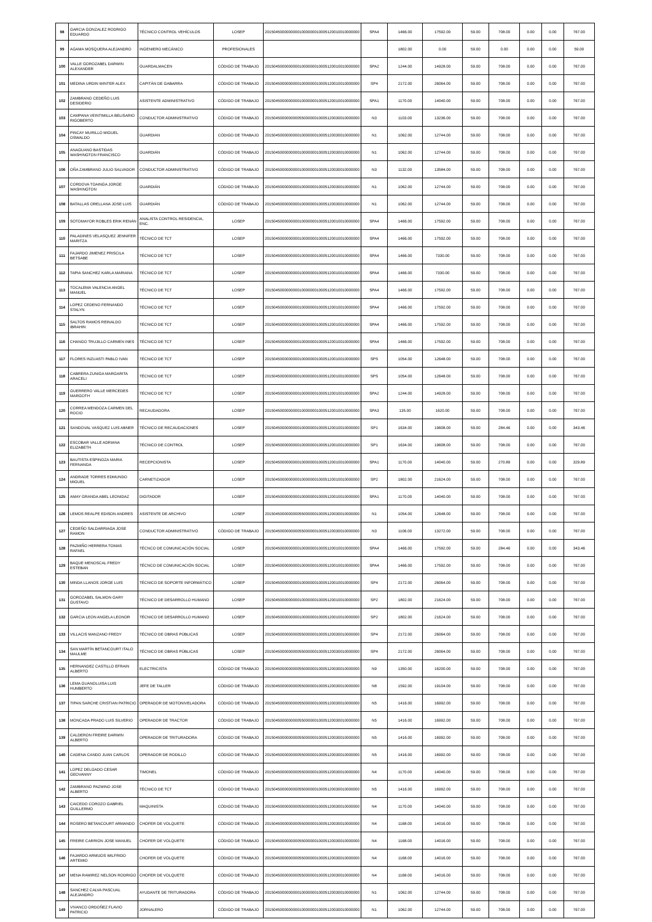| 98 | GARCIA GONZALEZ RODRIGO EDUARDO | TÉCNICO CONTROL VEHÍCULOS | LOSEP | 20150450000000001000000010005120010010000000 | SPA4 | 1466.00 | 17592.00 | 59.00 | 708.00 | 0.00 | 0.00 | 767.00 |
| 99 | AGAMA MOSQUERA ALEJANDRO | INGENIERO MECÁNICO | PROFESIONALES | | | 1802.00 | 0.00 | 59.00 | 0.00 | 0.00 | 0.00 | 59.00 |
| 100 | VALLE GOROZABEL DARWIN ALEXANDER | GUARDALMACEN | CÓDIGO DE TRABAJO | 20150450000000001000000010005120010010000000 | SPA2 | 1244.00 | 14928.00 | 59.00 | 708.00 | 0.00 | 0.00 | 767.00 |
| 101 | MEDINA URDIN WINTER ALEX | CAPITÁN DE GABARRA | CÓDIGO DE TRABAJO | 20150450000000001000000010005120010010000000 | SP4 | 2172.00 | 26064.00 | 59.00 | 708.00 | 0.00 | 0.00 | 767.00 |
| 102 | ZAMBRANO CEDEÑO LUIS DESIDERIO | ASISTENTE ADMINISTRATIVO | CÓDIGO DE TRABAJO | 20150450000000001000000010005120010010000000 | SPA1 | 1170.00 | 14040.00 | 59.00 | 708.00 | 0.00 | 0.00 | 767.00 |
| 103 | CAMPANA VEINTIMILLA BELISARIO RIGOBERTO | CONDUCTOR ADMINISTRATIVO | CÓDIGO DE TRABAJO | 20150450000000005500000010005120030010000000 | N3 | 1103.00 | 13236.00 | 59.00 | 708.00 | 0.00 | 0.00 | 767.00 |
| 104 | PINCAY MURILLO MIGUEL OSWALDO | GUARDIAN | CÓDIGO DE TRABAJO | 20150450000000001000000010005120030010000000 | N1 | 1062.00 | 12744.00 | 59.00 | 708.00 | 0.00 | 0.00 | 767.00 |
| 105 | ANAGUANO BASTIDAS WASHINGTON FRANCISCO | GUARDIÁN | CÓDIGO DE TRABAJO | 20150450000000001000000010005120030010000000 | N1 | 1062.00 | 12744.00 | 59.00 | 708.00 | 0.00 | 0.00 | 767.00 |
| 106 | OÑA ZAMBRANO JULIO SALVADOR | CONDUCTOR ADMINISTRATIVO | CÓDIGO DE TRABAJO | 20150450000000001000000010005120030010000000 | N3 | 1132.00 | 13584.00 | 59.00 | 708.00 | 0.00 | 0.00 | 767.00 |
| 107 | CORDOVA TOAINGA JORGE WASHINGTON | GUARDIÁN | CÓDIGO DE TRABAJO | 20150450000000001000000010005120030010000000 | N1 | 1062.00 | 12744.00 | 59.00 | 708.00 | 0.00 | 0.00 | 767.00 |
| 108 | BATALLAS ORELLANA JOSE LUIS | GUARDIÁN | CÓDIGO DE TRABAJO | 20150450000000001000000010005120030010000000 | N1 | 1062.00 | 12744.00 | 59.00 | 708.00 | 0.00 | 0.00 | 767.00 |
| 109 | SOTOMAYOR ROBLES ERIK RENÁN | ANALISTA CONTROL RESIDENCIA, ENC. | LOSEP | 20150450000000001000000010005120010010000000 | SPA4 | 1466.00 | 17592.00 | 59.00 | 708.00 | 0.00 | 0.00 | 767.00 |
| 110 | PALADINES VELASQUEZ JENNIFER MARITZA | TÉCNICO DE TCT | LOSEP | 20150450000000001000000010005120010010000000 | SPA4 | 1466.00 | 17592.00 | 59.00 | 708.00 | 0.00 | 0.00 | 767.00 |
| 111 | FAJARDO JIMENEZ PRISCILA BETSABE | TÉCNICO DE TCT | LOSEP | 20150450000000001000000010005120010010000000 | SPA4 | 1466.00 | 7330.00 | 59.00 | 708.00 | 0.00 | 0.00 | 767.00 |
| 112 | TAPIA SANCHEZ KARLA MARIANA | TÉCNICO DE TCT | LOSEP | 20150450000000001000000010005120010010000000 | SPA4 | 1466.00 | 7330.00 | 59.00 | 708.00 | 0.00 | 0.00 | 767.00 |
| 113 | TOCALEMA VALENCIA ANGEL MANUEL | TÉCNICO DE TCT | LOSEP | 20150450000000001000000010005120010010000000 | SPA4 | 1466.00 | 17592.00 | 59.00 | 708.00 | 0.00 | 0.00 | 767.00 |
| 114 | LOPEZ CEDENO FERNANDO STALYN | TÉCNICO DE TCT | LOSEP | 20150450000000001000000010005120010010000000 | SPA4 | 1466.00 | 17592.00 | 59.00 | 708.00 | 0.00 | 0.00 | 767.00 |
| 115 | SALTOS RAMOS REINALDO IBRAHIN | TÉCNICO DE TCT | LOSEP | 20150450000000001000000010005120010010000000 | SPA4 | 1466.00 | 17592.00 | 59.00 | 708.00 | 0.00 | 0.00 | 767.00 |
| 116 | CHANGO TRUJILLO CARMEN INES | TÉCNICO DE TCT | LOSEP | 20150450000000001000000010005120010010000000 | SPA4 | 1466.00 | 17592.00 | 59.00 | 708.00 | 0.00 | 0.00 | 767.00 |
| 117 | FLORES INZUASTI PABLO IVAN | TÉCNICO DE TCT | LOSEP | 20150450000000001000000010005120010010000000 | SPS | 1054.00 | 12648.00 | 59.00 | 708.00 | 0.00 | 0.00 | 767.00 |
| 118 | CABRERA ZUNIGA MARGARITA ARACELI | TÉCNICO DE TCT | LOSEP | 20150450000000001000000010005120010010000000 | SPS | 1054.00 | 12648.00 | 59.00 | 708.00 | 0.00 | 0.00 | 767.00 |
| 119 | GUERRERO VALLE MERCEDES MARGOTH | TÉCNICO DE TCT | LOSEP | 20150450000000001000000010005120010010000000 | SPA2 | 1244.00 | 14928.00 | 59.00 | 708.00 | 0.00 | 0.00 | 767.00 |
| 120 | CORREA MENDOZA CARMEN DEL ROCIO | RECAUDADORA | LOSEP | 20150450000000001000000010005120010010000000 | SPA3 | 135.00 | 1620.00 | 59.00 | 708.00 | 0.00 | 0.00 | 767.00 |
| 121 | SANDOVAL VASQUEZ LUIS ABNER | TÉCNICO DE RECAUDACIONES | LOSEP | 20150450000000001000000010005120010010000000 | SP1 | 1634.00 | 19608.00 | 59.00 | 284.46 | 0.00 | 0.00 | 343.46 |
| 122 | ESCOBAR VALLE ADRIANA ELIZABETH | TÉCNICO DE CONTROL | LOSEP | 20150450000000001000000010005120010010000000 | SP1 | 1634.00 | 19608.00 | 59.00 | 708.00 | 0.00 | 0.00 | 767.00 |
| 123 | BAUTISTA ESPINOZA MARIA FERNANDA | RECEPCIONISTA | LOSEP | 20150450000000001000000010005120010010000000 | SPA1 | 1170.00 | 14040.00 | 59.00 | 270.89 | 0.00 | 0.00 | 329.89 |
| 124 | ANDRADE TORRES EDMUNDO MIGUEL | CARNETIZADOR | LOSEP | 20150450000000001000000010005120010010000000 | SP2 | 1802.00 | 21624.00 | 59.00 | 708.00 | 0.00 | 0.00 | 767.00 |
| 125 | AMAY GRANDA ABEL LEONIDAZ | DIGITADOR | LOSEP | 20150450000000001000000010005120010010000000 | SPA1 | 1170.00 | 14040.00 | 59.00 | 708.00 | 0.00 | 0.00 | 767.00 |
| 126 | LEMOS REALPE EDISON ANDRES | ASISTENTE DE ARCHIVO | LOSEP | 20150450000000005500000010005120030010000000 | N1 | 1054.00 | 12648.00 | 59.00 | 708.00 | 0.00 | 0.00 | 767.00 |
| 127 | CEDEÑO SALDARRIAGA JOSE RAMON | CONDUCTOR ADMINISTRATIVO | CÓDIGO DE TRABAJO | 20150450000000005500000010005120030010000000 | N3 | 1106.00 | 13272.00 | 59.00 | 708.00 | 0.00 | 0.00 | 767.00 |
| 128 | PAZMIÑO HERRERA TOMAS RAFAEL | TÉCNCO DE COMUNICACIÓN SOCIAL | LOSEP | 20150450000000001000000010005120010010000000 | SPA4 | 1466.00 | 17592.00 | 59.00 | 284.46 | 0.00 | 0.00 | 343.46 |
| 129 | BAQUE MENOSCAL FREDY ESTEBAN | TÉCNCO DE COMUNICACIÓN SOCIAL | LOSEP | 20150450000000001000000010005120010010000000 | SPA4 | 1466.00 | 17592.00 | 59.00 | 708.00 | 0.00 | 0.00 | 767.00 |
| 130 | MINDA LLANOS JORGE LUIS | TÉCNICO DE SOPORTE INFORMÁTICO | LOSEP | 20150450000000001000000010005120010010000000 | SP4 | 2172.00 | 26064.00 | 59.00 | 708.00 | 0.00 | 0.00 | 767.00 |
| 131 | GOROZABEL SALMON GARY GUSTAVO | TÉCNICO DE DESARROLLO HUMANO | LOSEP | 20150450000000001000000010005120010010000000 | SP2 | 1802.00 | 21624.00 | 59.00 | 708.00 | 0.00 | 0.00 | 767.00 |
| 132 | GARCIA LEON ANGELA LEONOR | TÉCNICO DE DESARROLLO HUMANO | LOSEP | 20150450000000001000000010005120010010000000 | SP2 | 1802.00 | 21624.00 | 59.00 | 708.00 | 0.00 | 0.00 | 767.00 |
| 133 | VILLACIS MANZANO FREDY | TÉCNICO DE OBRAS PÚBLICAS | LOSEP | 20150450000000005500000010005120030010000000 | SP4 | 2172.00 | 26064.00 | 59.00 | 708.00 | 0.00 | 0.00 | 767.00 |
| 134 | SAN MARTÍN BETANCOURT ITALO MAULME | TÉCNICO DE OBRAS PÚBLICAS | LOSEP | 20150450000000005500000010005120030010000000 | SP4 | 2172.00 | 26064.00 | 59.00 | 708.00 | 0.00 | 0.00 | 767.00 |
| 135 | HERNANDEZ CASTILLO EFRAIN ALBERTO | ELECTRICISTA | CÓDIGO DE TRABAJO | 20150450000000005500000010005120030010000000 | N9 | 1350.00 | 16200.00 | 59.00 | 708.00 | 0.00 | 0.00 | 767.00 |
| 136 | LEMA GUANOLUISA LUIS HUMBERTO | JEFE DE TALLER | CÓDIGO DE TRABAJO | 20150450000000005500000010005120030010000000 | N8 | 1592.00 | 19104.00 | 59.00 | 708.00 | 0.00 | 0.00 | 767.00 |
| 137 | TIPAN SARCHE CRISTIAN PATRICIO | OPERADOR DE MOTONIVELADORA | CÓDIGO DE TRABAJO | 20150450000000005500000010005120030010000000 | N5 | 1416.00 | 16992.00 | 59.00 | 708.00 | 0.00 | 0.00 | 767.00 |
| 138 | MONCADA PRADO LUIS SILVERIO | OPERADOR DE TRACTOR | CÓDIGO DE TRABAJO | 20150450000000005500000010005120030010000000 | N5 | 1416.00 | 16992.00 | 59.00 | 708.00 | 0.00 | 0.00 | 767.00 |
| 139 | CALDERON FREIRE DARWIN ALBERTO | OPERADOR DE TRITURADORA | CÓDIGO DE TRABAJO | 20150450000000005500000010005120030010000000 | N5 | 1416.00 | 16992.00 | 59.00 | 708.00 | 0.00 | 0.00 | 767.00 |
| 140 | CADENA CANDO JUAN CARLOS | OPERADOR DE RODILLO | CÓDIGO DE TRABAJO | 20150450000000005500000010005120030010000000 | N5 | 1416.00 | 16992.00 | 59.00 | 708.00 | 0.00 | 0.00 | 767.00 |
| 141 | LOPEZ DELGADO CESAR GEOVANNY | TIMONEL | CÓDIGO DE TRABAJO | 20150450000000005500000010005120030010000000 | N4 | 1170.00 | 14040.00 | 59.00 | 708.00 | 0.00 | 0.00 | 767.00 |
| 142 | ZAMBRANO PAZMINO JOSE ALBERTO | TÉCNICO DE TCT | CÓDIGO DE TRABAJO | 20150450000000005500000010005120030010000000 | N5 | 1416.00 | 16992.00 | 59.00 | 708.00 | 0.00 | 0.00 | 767.00 |
| 143 | CAICEDO COROZO GABRIEL GUILLERMO | MAQUINISTA | CÓDIGO DE TRABAJO | 20150450000000005500000010005120030010000000 | N4 | 1170.00 | 14040.00 | 59.00 | 708.00 | 0.00 | 0.00 | 767.00 |
| 144 | ROSERO BETANCOURT ARMANDO | CHOFER DE VOLQUETE | CÓDIGO DE TRABAJO | 20150450000000005500000010005120030010000000 | N4 | 1168.00 | 14016.00 | 59.00 | 708.00 | 0.00 | 0.00 | 767.00 |
| 145 | FREIRE CARRION JOSE MANUEL | CHOFER DE VOLQUETE | CÓDIGO DE TRABAJO | 20150450000000005500000010005120030010000000 | N4 | 1168.00 | 14016.00 | 59.00 | 708.00 | 0.00 | 0.00 | 767.00 |
| 146 | FAJARDO ARMIJOS WILFRIDO ARTEMIO | CHOFER DE VOLQUETE | CÓDIGO DE TRABAJO | 20150450000000005500000010005120030010000000 | N4 | 1168.00 | 14016.00 | 59.00 | 708.00 | 0.00 | 0.00 | 767.00 |
| 147 | MENA RAMIREZ NELSON RODRIGO | CHOFER DE VOLQUETE | CÓDIGO DE TRABAJO | 20150450000000005500000010005120030010000000 | N4 | 1168.00 | 14016.00 | 59.00 | 708.00 | 0.00 | 0.00 | 767.00 |
| 148 | SANCHEZ CALVA PASCUAL ALEJANDRO | AYUDANTE DE TRITURADORA | CÓDIGO DE TRABAJO | 20150450000000001000000010005120030010000000 | N1 | 1062.00 | 12744.00 | 59.00 | 708.00 | 0.00 | 0.00 | 767.00 |
| 149 | VIVANCO ORDOÑEZ FLAVIO PATRICIO | JORNALERO | CÓDIGO DE TRABAJO | 20150450000000001000000010005120030010000000 | N1 | 1062.00 | 12744.00 | 59.00 | 708.00 | 0.00 | 0.00 | 767.00 |